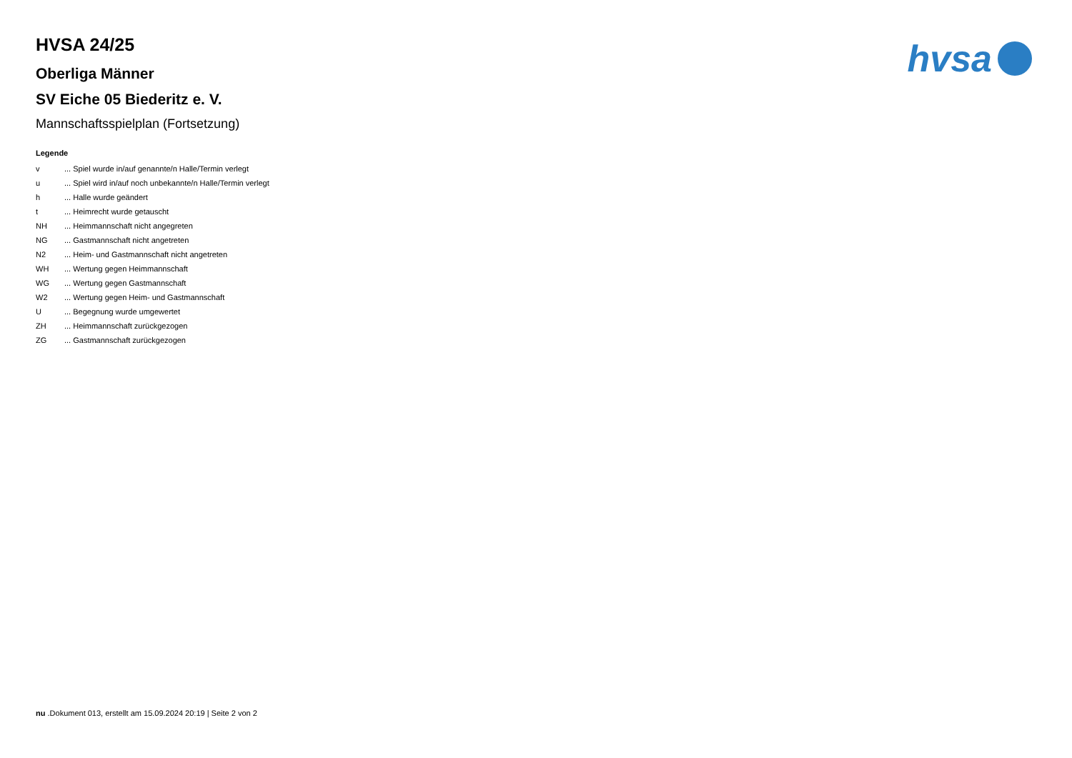hvsa
HVSA 24/25
Oberliga Männer
SV Eiche 05 Biederitz e. V.
Mannschaftsspielplan (Fortsetzung)
Legende
| v | ... Spiel wurde in/auf genannte/n Halle/Termin verlegt |
| u | ... Spiel wird in/auf noch unbekannte/n Halle/Termin verlegt |
| h | ... Halle wurde geändert |
| t | ... Heimrecht wurde getauscht |
| NH | ... Heimmannschaft nicht angegreten |
| NG | ... Gastmannschaft nicht angetreten |
| N2 | ... Heim- und Gastmannschaft nicht angetreten |
| WH | ... Wertung gegen Heimmannschaft |
| WG | ... Wertung gegen Gastmannschaft |
| W2 | ... Wertung gegen Heim- und Gastmannschaft |
| U | ... Begegnung wurde umgewertet |
| ZH | ... Heimmannschaft zurückgezogen |
| ZG | ... Gastmannschaft zurückgezogen |
nu .Dokument 013, erstellt am 15.09.2024 20:19 | Seite 2 von 2